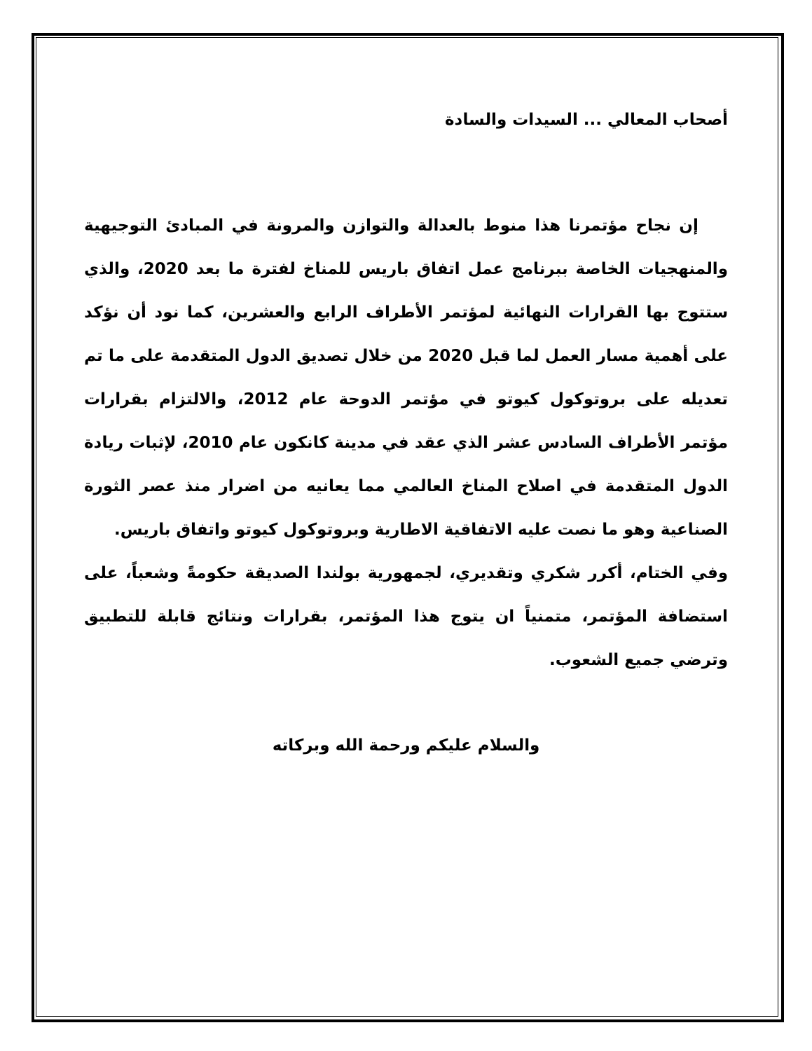أصحاب المعالي ... السيدات والسادة
إن نجاح مؤتمرنا هذا منوط بالعدالة والتوازن والمرونة في المبادئ التوجيهية والمنهجيات الخاصة ببرنامج عمل اتفاق باريس للمناخ لفترة ما بعد 2020، والذي ستتوج بها القرارات النهائية لمؤتمر الأطراف الرابع والعشرين، كما نود أن نؤكد على أهمية مسار العمل لما قبل 2020 من خلال تصديق الدول المتقدمة على ما تم تعديله على بروتوكول كيوتو في مؤتمر الدوحة عام 2012، والالتزام بقرارات مؤتمر الأطراف السادس عشر الذي عقد في مدينة كانكون عام 2010، لإثبات ريادة الدول المتقدمة في اصلاح المناخ العالمي مما يعانيه من اضرار منذ عصر الثورة الصناعية وهو ما نصت عليه الاتفاقية الاطارية وبروتوكول كيوتو واتفاق باريس.
وفي الختام، أكرر شكري وتقديري، لجمهورية بولندا الصديقة حكومةً وشعباً، على استضافة المؤتمر، متمنياً ان يتوج هذا المؤتمر، بقرارات ونتائج قابلة للتطبيق وترضي جميع الشعوب.
والسلام عليكم ورحمة الله وبركاته